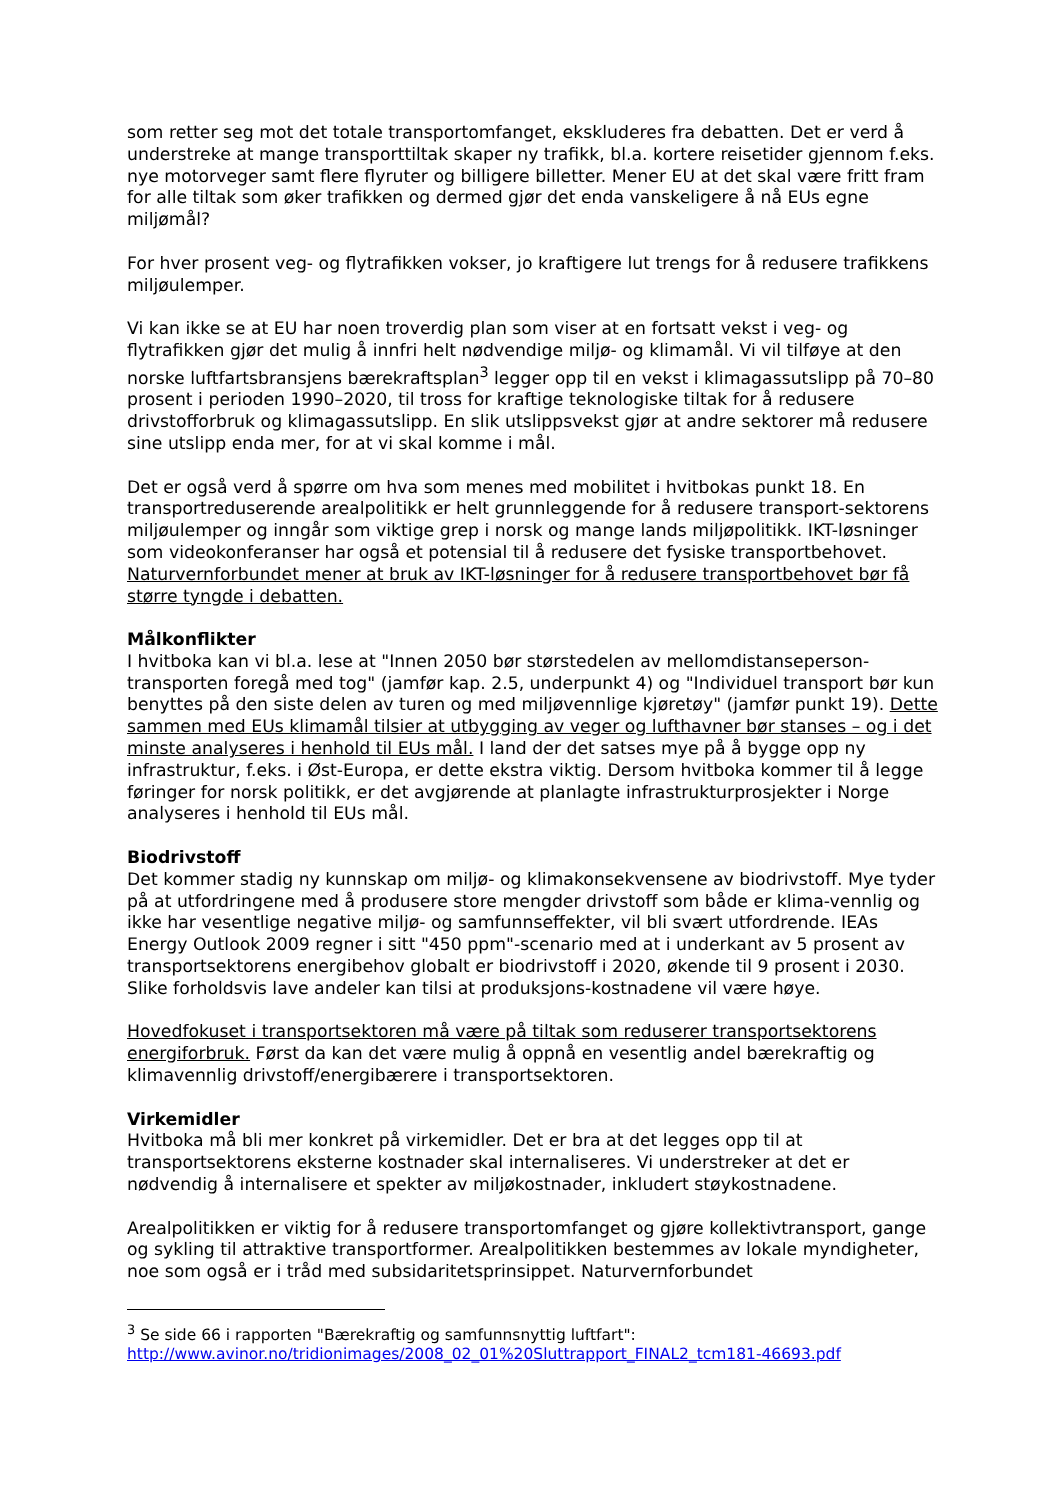som retter seg mot det totale transportomfanget, ekskluderes fra debatten. Det er verd å understreke at mange transporttiltak skaper ny trafikk, bl.a. kortere reisetider gjennom f.eks. nye motorveger samt flere flyruter og billigere billetter. Mener EU at det skal være fritt fram for alle tiltak som øker trafikken og dermed gjør det enda vanskeligere å nå EUs egne miljømål?
For hver prosent veg- og flytrafikken vokser, jo kraftigere lut trengs for å redusere trafikkens miljøulemper.
Vi kan ikke se at EU har noen troverdig plan som viser at en fortsatt vekst i veg- og flytrafikken gjør det mulig å innfri helt nødvendige miljø- og klimamål. Vi vil tilføye at den norske luftfartsbransjens bærekraftsplan<sup>3</sup> legger opp til en vekst i klimagassutslipp på 70–80 prosent i perioden 1990–2020, til tross for kraftige teknologiske tiltak for å redusere drivstofforbruk og klimagassutslipp. En slik utslippsvekst gjør at andre sektorer må redusere sine utslipp enda mer, for at vi skal komme i mål.
Det er også verd å spørre om hva som menes med mobilitet i hvitbokas punkt 18. En transportreduserende arealpolitikk er helt grunnleggende for å redusere transport-sektorens miljøulemper og inngår som viktige grep i norsk og mange lands miljøpolitikk. IKT-løsninger som videokonferanser har også et potensial til å redusere det fysiske transportbehovet. Naturvernforbundet mener at bruk av IKT-løsninger for å redusere transportbehovet bør få større tyngde i debatten.
Målkonflikter
I hvitboka kan vi bl.a. lese at "Innen 2050 bør størstedelen av mellomdistanseperson-transporten foregå med tog" (jamfør kap. 2.5, underpunkt 4) og "Individuel transport bør kun benyttes på den siste delen av turen og med miljøvennlige kjøretøy" (jamfør punkt 19). Dette sammen med EUs klimamål tilsier at utbygging av veger og lufthavner bør stanses – og i det minste analyseres i henhold til EUs mål. I land der det satses mye på å bygge opp ny infrastruktur, f.eks. i Øst-Europa, er dette ekstra viktig. Dersom hvitboka kommer til å legge føringer for norsk politikk, er det avgjørende at planlagte infrastrukturprosjekter i Norge analyseres i henhold til EUs mål.
Biodrivstoff
Det kommer stadig ny kunnskap om miljø- og klimakonsekvensene av biodrivstoff. Mye tyder på at utfordringene med å produsere store mengder drivstoff som både er klima-vennlig og ikke har vesentlige negative miljø- og samfunnseffekter, vil bli svært utfordrende. IEAs Energy Outlook 2009 regner i sitt "450 ppm"-scenario med at i underkant av 5 prosent av transportsektorens energibehov globalt er biodrivstoff i 2020, økende til 9 prosent i 2030. Slike forholdsvis lave andeler kan tilsi at produksjons-kostnadene vil være høye.
Hovedfokuset i transportsektoren må være på tiltak som reduserer transportsektorens energiforbruk. Først da kan det være mulig å oppnå en vesentlig andel bærekraftig og klimavennlig drivstoff/energibærere i transportsektoren.
Virkemidler
Hvitboka må bli mer konkret på virkemidler. Det er bra at det legges opp til at transportsektorens eksterne kostnader skal internaliseres. Vi understreker at det er nødvendig å internalisere et spekter av miljøkostnader, inkludert støykostnadene.
Arealpolitikken er viktig for å redusere transportomfanget og gjøre kollektivtransport, gange og sykling til attraktive transportformer. Arealpolitikken bestemmes av lokale myndigheter, noe som også er i tråd med subsidaritetsprinsippet. Naturvernforbundet
<sup>3</sup> Se side 66 i rapporten "Bærekraftig og samfunnsnyttig luftfart":
http://www.avinor.no/tridionimages/2008_02_01%20Sluttrapport_FINAL2_tcm181-46693.pdf